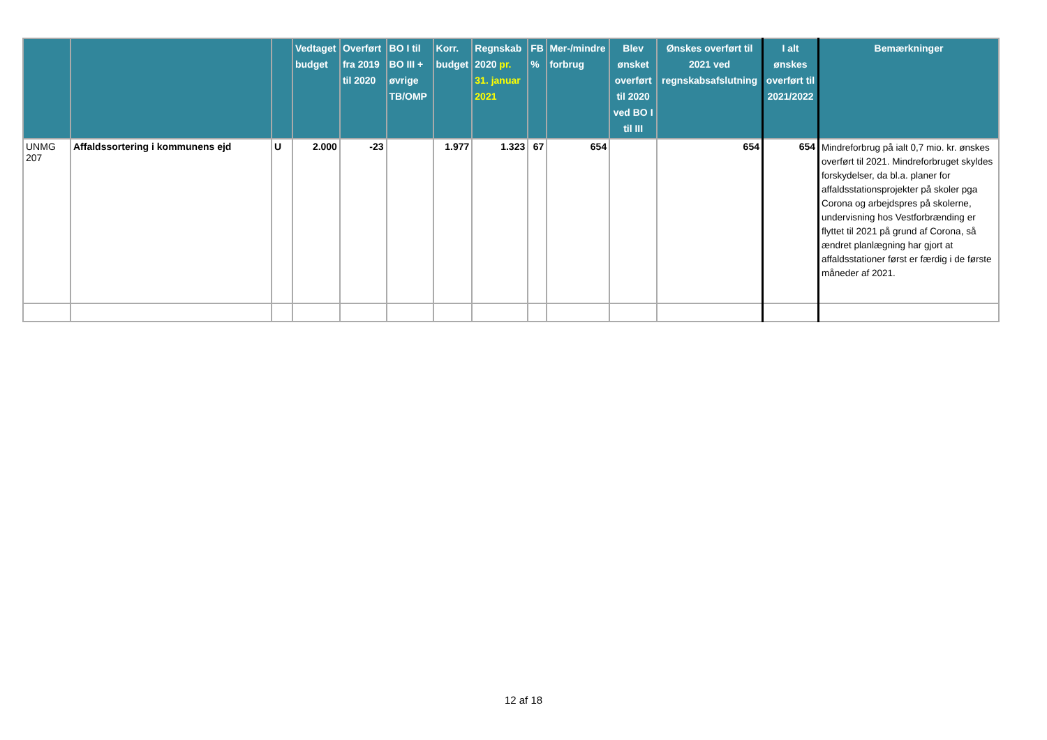| | | | Vedtaget budget | Overført fra 2019 til 2020 | BO I til BO III + øvrige TB/OMP | Korr. budget | Regnskab 2020 pr. 31. januar 2021 | FB % | Mer-/mindre forbrug | Blev ønsket overført til 2020 ved BO I til III | Ønskes overført til 2021 ved regnskabsafslutning | I alt ønskes overført til 2021/2022 | Bemærkninger |
| --- | --- | --- | --- | --- | --- | --- | --- | --- | --- | --- | --- | --- | --- |
| UNMG 207 | Affaldssortering i kommunens ejd | U | 2.000 | -23 | | 1.977 | 1.323 | 67 | 654 | | 654 | 654 | Mindreforbrug på ialt 0,7 mio. kr. ønskes overført til 2021. Mindreforbruget skyldes forskydelser, da bl.a. planer for affaldsstationsprojekter på skoler pga Corona og arbejdspres på skolerne, undervisning hos Vestforbrænding er flyttet til 2021 på grund af Corona, så ændret planlægning har gjort at affaldsstationer først er færdig i de første måneder af 2021. |
12 af 18